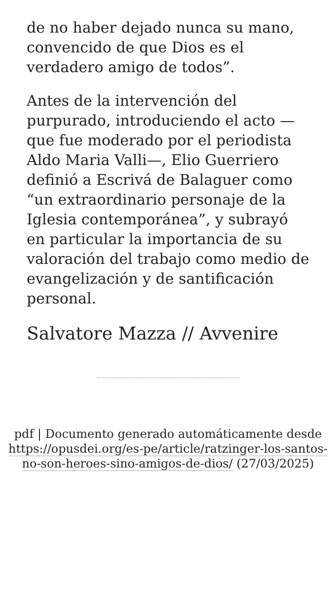de no haber dejado nunca su mano, convencido de que Dios es el verdadero amigo de todos”.
Antes de la intervención del purpurado, introduciendo el acto —que fue moderado por el periodista Aldo Maria Valli—, Elio Guerriero definió a Escrivá de Balaguer como “un extraordinario personaje de la Iglesia contemporánea”, y subrayó en particular la importancia de su valoración del trabajo como medio de evangelización y de santificación personal.
Salvatore Mazza // Avvenire
pdf | Documento generado automáticamente desde https://opusdei.org/es-pe/article/ratzinger-los-santos-no-son-heroes-sino-amigos-de-dios/ (27/03/2025)